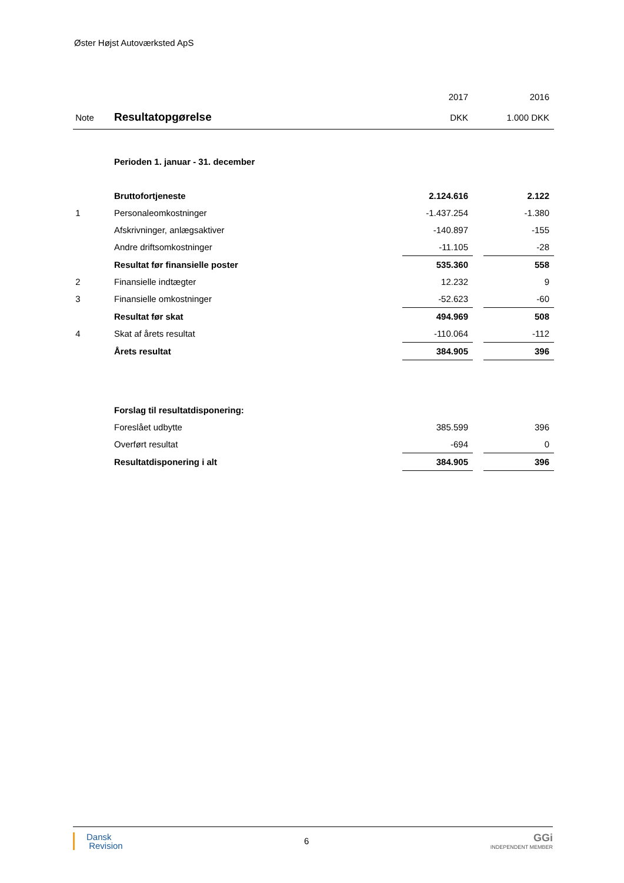Øster Højst Autoværksted ApS
| | | 2017 | | 2016 |
| --- | --- | --- | --- | --- |
| Note | Resultatopgørelse | DKK | | 1.000 DKK |
| | Perioden 1. januar - 31. december | | | |
| | Bruttofortjeneste | 2.124.616 | | 2.122 |
| 1 | Personaleomkostninger | -1.437.254 | | -1.380 |
| | Afskrivninger, anlægsaktiver | -140.897 | | -155 |
| | Andre driftsomkostninger | -11.105 | | -28 |
| | Resultat før finansielle poster | 535.360 | | 558 |
| 2 | Finansielle indtægter | 12.232 | | 9 |
| 3 | Finansielle omkostninger | -52.623 | | -60 |
| | Resultat før skat | 494.969 | | 508 |
| 4 | Skat af årets resultat | -110.064 | | -112 |
| | Årets resultat | 384.905 | | 396 |
| | Forslag til resultatdisponering: | | | |
| | Foreslået udbytte | 385.599 | | 396 |
| | Overført resultat | -694 | | 0 |
| | Resultatdisponering i alt | 384.905 | | 396 |
Dansk
Revision
6
GGi
INDEPENDENT MEMBER